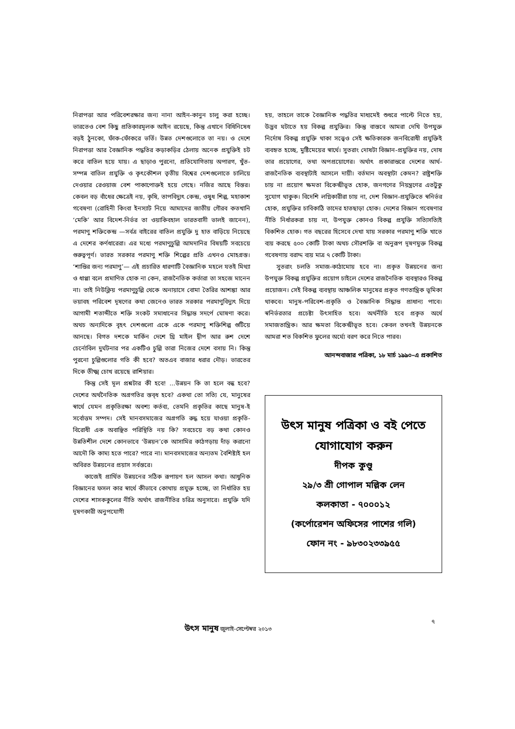নিরাপত্তা আর পরিবেশরক্ষার জন্য নানা আইন-কানুন চালু করা হচ্ছে। ভারতেও বেশ কিছু প্রতিকারমূলক আইন রয়েছে, কিন্তু এখানে বিধিনিষেধ বড়ই ঠুনকো, ফাঁক-ফোঁকরে ভর্তি। উন্নত দেশগুলোতে তা নয়। ও দেশে নিরাপত্তা আর বৈজ্ঞানিক পদ্ধতির কড়াকড়ির ঠেলায় অনেক প্রযুক্তিই চট করে বাতিল হয়ে যায়। এ ছাড়াও পুরনো, প্রতিযোগিতায় অপারগ, খুঁত-সম্পন্ন বাতিল প্রযুক্তি ও কৃৎকৌশল তৃতীয় বিশ্বের দেশগুলোতে চালিয়ে দেওয়ার রেওয়াজ বেশ পাকাপোক্তই হয়ে গেছে। নজির আছে বিস্তর। কেবল বড় বাঁধের ক্ষেত্রেই নয়, কৃষি, তাপবিদ্যুৎ কেন্দ্র, ওষুধ শিল্প, মহাকাশ গবেষণা (রোহিনী কিংবা ইনস্যাট নিয়ে আমাদের জাতীয় গৌরব কতখানি ‘মেকি’ আর বিদেশ-নির্ভর তা ওয়াকিবহাল ভারতবাসী ভালই জানেন), পরমাণু শক্তিকেন্দ্র —সর্বত্র বাইরের বাতিল প্রযুক্তি দু হাত বাড়িয়ে নিয়েছে এ দেশের কর্ণধারেরা। এর মধ্যে পরমাণুচুল্লি আমদানির বিষয়টি সবচেয়ে গুরুত্বপূর্ণ। ভারত সরকার পরমাণু শক্তি শিল্পের প্রতি এখনও মোহগ্রস্ত। ‘শান্তির জন্য পরমাণু’— এই প্রচারিত ধারণাটি বৈজ্ঞানিক মহলে যতই মিথ্যা ও ধাপ্পা বলে প্রমাণিত হোক না কেন, রাজনৈতিক কর্তারা তা সহজে মানেন না। তাই নিউক্লিয় পরমাণুচুল্লি থেকে অনায়াসে বোমা তৈরির আশঙ্কা আর ভয়াবহ পরিবেশ দূষণের কথা জেনেও ভারত সরকার পরমাণুবিদ্যুৎ দিয়ে আগামী শতাব্দীতে শক্তি সংকট সমাধানের সিদ্ধান্ত সদর্পে ঘোষণা করে। অথচ অন্যদিকে বৃহৎ দেশগুলো একে একে পরমাণু শক্তিশিল্প গুটিয়ে আনছে। বিগত দশকে মার্কিন দেশে থ্রি মাইল দ্বীপ আর রুশ দেশে চের্নোবিল দুর্ঘটনার পর একটিও চুল্লি তারা নিজের দেশে বসায় নি। কিন্তু পুরনো চুল্লিগুলোর গতি কী হবে? অতএব বাজার ধরার দৌড়। ভারতের দিকে তীক্ষ্ম চোখ রয়েছে রাশিয়ার।
কিন্তু সেই মূল প্রশ্নটার কী হবে! ...উন্নয়ন কি তা হলে বন্ধ হবে? দেশের অর্থনৈতিক অগ্রগতির স্তব্ধ হবে? একথা তো সত্যি যে, মানুষের স্বার্থে যেমন প্রকৃতিরক্ষা অবশ্য কর্তব্য, তেমনি প্রকৃতির কাছে মানুষ-ই সর্বোত্তম সম্পদ। সেই মানবসমাজের অগ্রগতি রুদ্ধ হয়ে যাওয়া প্রকৃতি-বিরোধী এক অবাঞ্ছিত পরিস্থিতি নয় কি? সবচেয়ে বড় কথা কোনও উন্নতিশীল দেশে কোনভাবে ‘উন্নয়ন’কে আসামির কাঠগড়ায় দাঁড় করানো আদৌ কি কাম্য হতে পারে? পারে না। মানবসমাজের অন্যতম বৈশিষ্ট্যই হল অবিরত উন্নয়নের প্রয়াস সর্বস্তরে।
কাজেই প্রার্থিত উন্নয়নের সঠিক রূপায়ণ হল আসল কথা। আধুনিক বিজ্ঞানের ফসল কার স্বার্থে কীভাবে কোথায় প্রযুক্ত হচ্ছে, তা নির্ধারিত হয় দেশের শাসককুলের নীতি অর্থাৎ রাজনীতির চরিত্র অনুসারে। প্রযুক্তি যদি দূষণকারী অনুপযোগী
হয়, তাহলে তাকে বৈজ্ঞানিক পদ্ধতির মাধ্যমেই শুধরে পাল্টে নিতে হয়, উদ্ভব ঘটাতে হয় বিকল্প প্রযুক্তির। কিন্তু বাস্তবে আমরা দেখি উপযুক্ত নির্দোষ বিকল্প প্রযুক্তি থাকা সত্ত্বেও সেই ক্ষতিকারক জনবিরোধী প্রযুক্তিই ব্যবহৃত হচ্ছে, মুষ্টিমেয়ের স্বার্থে। সুতরাং দোষটা বিজ্ঞান-প্রযুক্তির নয়, দোষ তার প্রয়োগের, তথা অপপ্রয়োগের। অর্থাৎ প্রকারান্তরে দেশের আর্থ-রাজনৈতিক ব্যবস্থাটাই আসলে দায়ী। বর্তমান অবস্থাটা কেমন? রাষ্ট্রশক্তি চায় না প্রয়োগ ক্ষমতা বিকেন্দ্রীভূত হোক, জনগণের নিয়ন্ত্রণের এতটুকু সুযোগ থাকুক। বিদেশি লগ্নিকারীরা চায় না, দেশ বিজ্ঞান-প্রযুক্তিতে স্বনির্ভর হোক, প্রযুক্তির চাবিকাঠি তাদের হাতছাড়া হোক। দেশের বিজ্ঞান গবেষণার নীতি নির্ধারকরা চায় না, উপযুক্ত কোনও বিকল্প প্রযুক্তি সত্যিসত্যিই বিকশিত হোক। গত বছরের হিসেবে দেখা যায় সরকার পরমাণু শক্তি খাতে ব্যয় করছে ৫০০ কোটি টাকা অথচ সৌরশক্তি বা অনুরূপ দূষণমুক্ত বিকল্প গবেষণায় বরাদ্দ ব্যয় মাত্র ৭ কোটি টাকা।
সুতরাং চলতি সমাজ-কাঠামোয় হবে না। প্রকৃত উন্নয়নের জন্য উপযুক্ত বিকল্প প্রযুক্তির প্রয়োগ চাইলে দেশের রাজনৈতিক ব্যবস্থারও বিকল্প প্রয়োজন। সেই বিকল্প ব্যবস্থায় আঞ্চলিক মানুষের প্রকৃত গণতান্ত্রিক ভূমিকা থাকবে। মানুষ-পরিবেশ-প্রকৃতি ও বৈজ্ঞানিক সিদ্ধান্ত প্রাধান্য পাবে। স্বনির্ভরতার প্রচেষ্টা উৎসাহিত হবে। অর্থনীতি হবে প্রকৃত অর্থে সমাজতান্ত্রিক। আর ক্ষমতা বিকেন্দ্রীভূত হবে। কেবল তখনই উন্নয়নকে আমরা শত বিকশিত ফুলের অর্ঘ্যে বরণ করে নিতে পারব।
আনন্দবাজার পত্রিকা, ১৮ মার্চ ১৯৯০-এ প্রকাশিত
উৎস মানুষ পত্রিকা ও বই পেতে যোগাযোগ করুন
দীপক কুণ্ডু
২৯/৩ শ্রী গোপাল মল্লিক লেন
কলকাতা - ৭০০০১২
(কর্পোরেশন অফিসের পাশের গলি)
ফোন নং - ৯৮৩০২৩৩৯৫৫
৭
উৎস মানুষ জুলাই-সেপ্টেম্বর ২০১৩